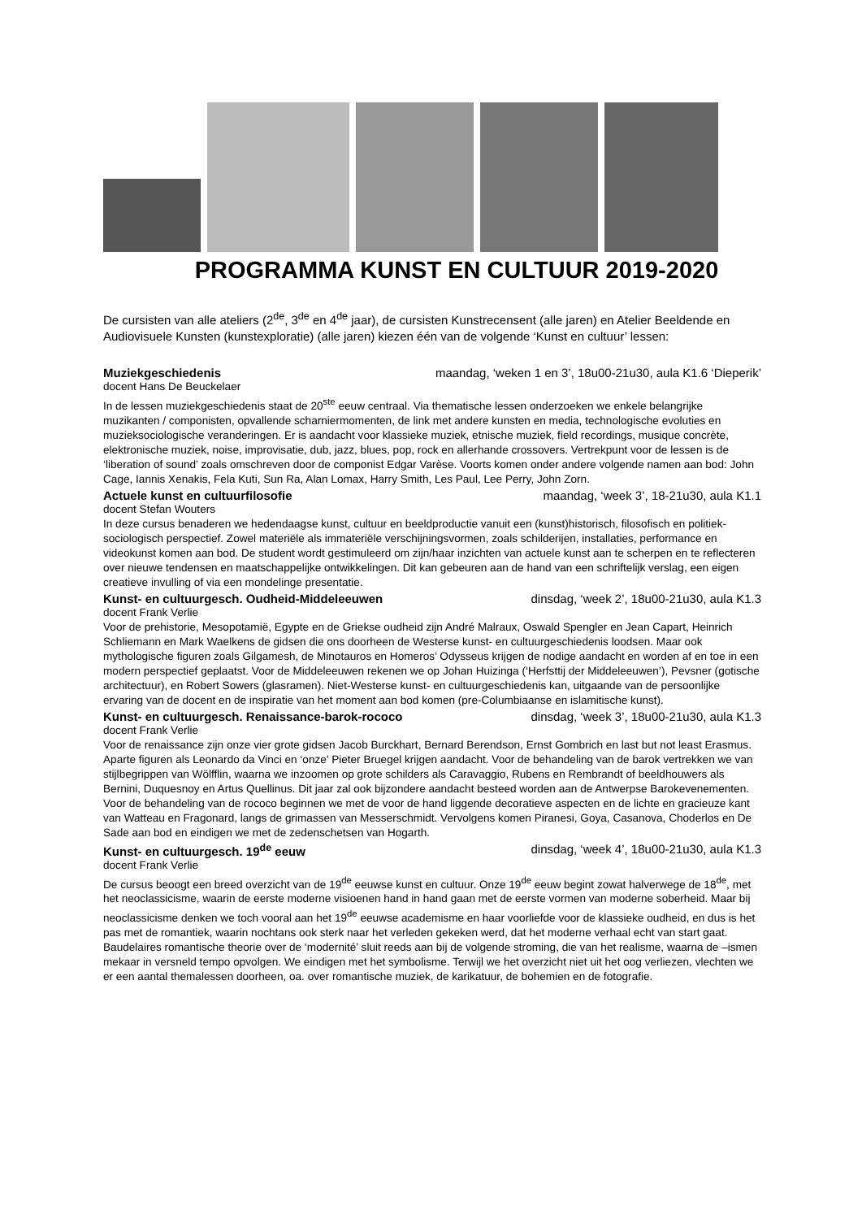PROGRAMMA KUNST EN CULTUUR 2019-2020
De cursisten van alle ateliers (2<sup>de</sup>, 3<sup>de</sup> en 4<sup>de</sup> jaar), de cursisten Kunstrecensent (alle jaren) en Atelier Beeldende en Audiovisuele Kunsten (kunstexploratie) (alle jaren) kiezen één van de volgende ‘Kunst en cultuur’ lessen:
Muziekgeschiedenis maandag, ‘weken 1 en 3’, 18u00-21u30, aula K1.6 ‘Dieperik’
docent Hans De Beuckelaer
In de lessen muziekgeschiedenis staat de 20<sup>ste</sup> eeuw centraal. Via thematische lessen onderzoeken we enkele belangrijke muzikanten / componisten, opvallende scharniermomenten, de link met andere kunsten en media, technologische evoluties en muzieksociologische veranderingen. Er is aandacht voor klassieke muziek, etnische muziek, field recordings, musique concrète, elektronische muziek, noise, improvisatie, dub, jazz, blues, pop, rock en allerhande crossovers. Vertrekpunt voor de lessen is de ‘liberation of sound’ zoals omschreven door de componist Edgar Varèse. Voorts komen onder andere volgende namen aan bod: John Cage, Iannis Xenakis, Fela Kuti, Sun Ra, Alan Lomax, Harry Smith, Les Paul, Lee Perry, John Zorn.
Actuele kunst en cultuurfilosofie maandag, ‘week 3’, 18-21u30, aula K1.1
docent Stefan Wouters
In deze cursus benaderen we hedendaagse kunst, cultuur en beeldproductie vanuit een (kunst)historisch, filosofisch en politiek-sociologisch perspectief. Zowel materiële als immateriële verschijningsvormen, zoals schilderijen, installaties, performance en videokunst komen aan bod. De student wordt gestimuleerd om zijn/haar inzichten van actuele kunst aan te scherpen en te reflecteren over nieuwe tendensen en maatschappelijke ontwikkelingen. Dit kan gebeuren aan de hand van een schriftelijk verslag, een eigen creatieve invulling of via een mondelinge presentatie.
Kunst- en cultuurgesch. Oudheid-Middeleeuwen dinsdag, ‘week 2’, 18u00-21u30, aula K1.3
docent Frank Verlie
Voor de prehistorie, Mesopotamië, Egypte en de Griekse oudheid zijn André Malraux, Oswald Spengler en Jean Capart, Heinrich Schliemann en Mark Waelkens de gidsen die ons doorheen de Westerse kunst- en cultuurgeschiedenis loodsen. Maar ook mythologische figuren zoals Gilgamesh, de Minotauros en Homeros’ Odysseus krijgen de nodige aandacht en worden af en toe in een modern perspectief geplaatst. Voor de Middeleeuwen rekenen we op Johan Huizinga (‘Herfsttij der Middeleeuwen’), Pevsner (gotische architectuur), en Robert Sowers (glasramen). Niet-Westerse kunst- en cultuurgeschiedenis kan, uitgaande van de persoonlijke ervaring van de docent en de inspiratie van het moment aan bod komen (pre-Columbiaanse en islamitische kunst).
Kunst- en cultuurgesch. Renaissance-barok-rococo dinsdag, ‘week 3’, 18u00-21u30, aula K1.3
docent Frank Verlie
Voor de renaissance zijn onze vier grote gidsen Jacob Burckhart, Bernard Berendson, Ernst Gombrich en last but not least Erasmus. Aparte figuren als Leonardo da Vinci en ‘onze’ Pieter Bruegel krijgen aandacht. Voor de behandeling van de barok vertrekken we van stijlbegrippen van Wölfflin, waarna we inzoomen op grote schilders als Caravaggio, Rubens en Rembrandt of beeldhouwers als Bernini, Duquesnoy en Artus Quellinus. Dit jaar zal ook bijzondere aandacht besteed worden aan de Antwerpse Barokevenementen. Voor de behandeling van de rococo beginnen we met de voor de hand liggende decoratieve aspecten en de lichte en gracieuze kant van Watteau en Fragonard, langs de grimassen van Messerschmidt. Vervolgens komen Piranesi, Goya, Casanova, Choderlos en De Sade aan bod en eindigen we met de zedenschetsen van Hogarth.
Kunst- en cultuurgesch. 19<sup>de</sup> eeuw dinsdag, ‘week 4’, 18u00-21u30, aula K1.3
docent Frank Verlie
De cursus beoogt een breed overzicht van de 19<sup>de</sup> eeuwse kunst en cultuur. Onze 19<sup>de</sup> eeuw begint zowat halverwege de 18<sup>de</sup>, met het neoclassicisme, waarin de eerste moderne visioenen hand in hand gaan met de eerste vormen van moderne soberheid. Maar bij neoclassicisme denken we toch vooral aan het 19<sup>de</sup> eeuwse academisme en haar voorliefde voor de klassieke oudheid, en dus is het pas met de romantiek, waarin nochtans ook sterk naar het verleden gekeken werd, dat het moderne verhaal echt van start gaat. Baudelaires romantische theorie over de ‘modernité’ sluit reeds aan bij de volgende stroming, die van het realisme, waarna de –ismen mekaar in versneld tempo opvolgen. We eindigen met het symbolisme. Terwijl we het overzicht niet uit het oog verliezen, vlechten we er een aantal themalessen doorheen, oa. over romantische muziek, de karikatuur, de bohemien en de fotografie.